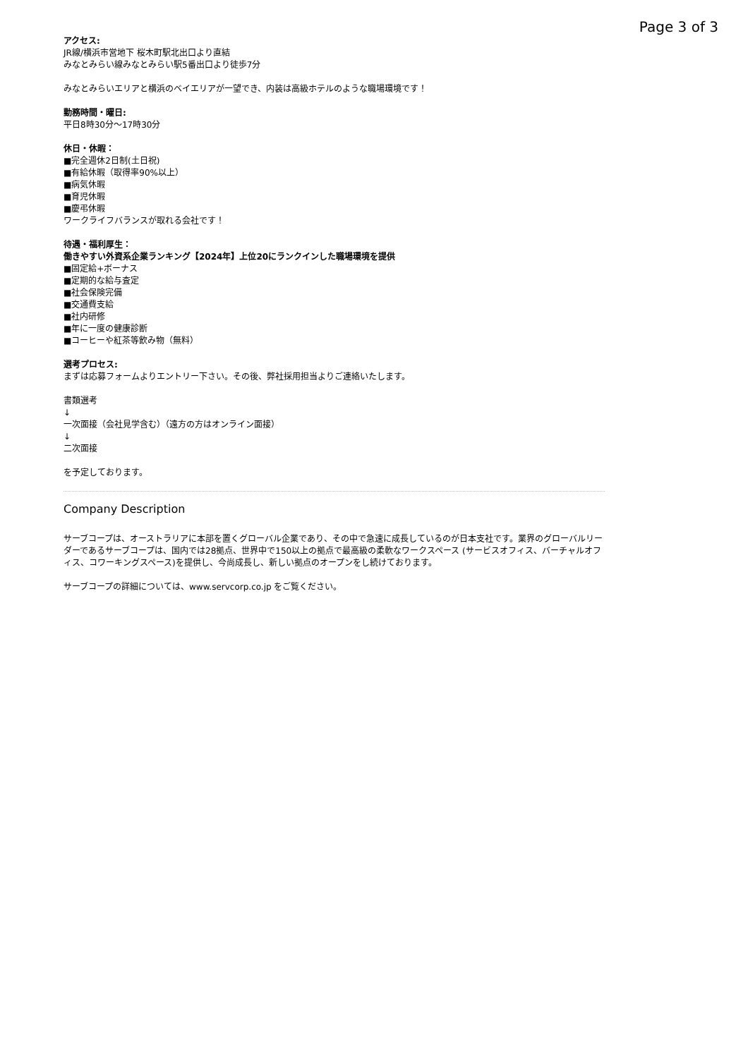Page 3 of 3
アクセス:
JR線/横浜市営地下 桜木町駅北出口より直結
みなとみらい線みなとみらい駅5番出口より徒歩7分
みなとみらいエリアと横浜のベイエリアが一望でき、内装は高級ホテルのような職場環境です！
勤務時間・曜日:
平日8時30分〜17時30分
休日・休暇：
■完全週休2日制(土日祝)
■有給休暇（取得率90%以上）
■病気休暇
■育児休暇
■慶弔休暇
ワークライフバランスが取れる会社です！
待遇・福利厚生：
働きやすい外資系企業ランキング【2024年】上位20にランクインした職場環境を提供
■固定給+ボーナス
■定期的な給与査定
■社会保険完備
■交通費支給
■社内研修
■年に一度の健康診断
■コーヒーや紅茶等飲み物（無料）
選考プロセス:
まずは応募フォームよりエントリー下さい。その後、弊社採用担当よりご連絡いたします。
書類選考
↓
一次面接（会社見学含む）（遠方の方はオンライン面接）
↓
二次面接
を予定しております。
Company Description
サーブコープは、オーストラリアに本部を置くグローバル企業であり、その中で急速に成長しているのが日本支社です。業界のグローバルリーダーであるサーブコープは、国内では28拠点、世界中で150以上の拠点で最高級の柔軟なワークスペース (サービスオフィス、バーチャルオフィス、コワーキングスペース)を提供し、今尚成長し、新しい拠点のオープンをし続けております。
サーブコープの詳細については、www.servcorp.co.jp をご覧ください。